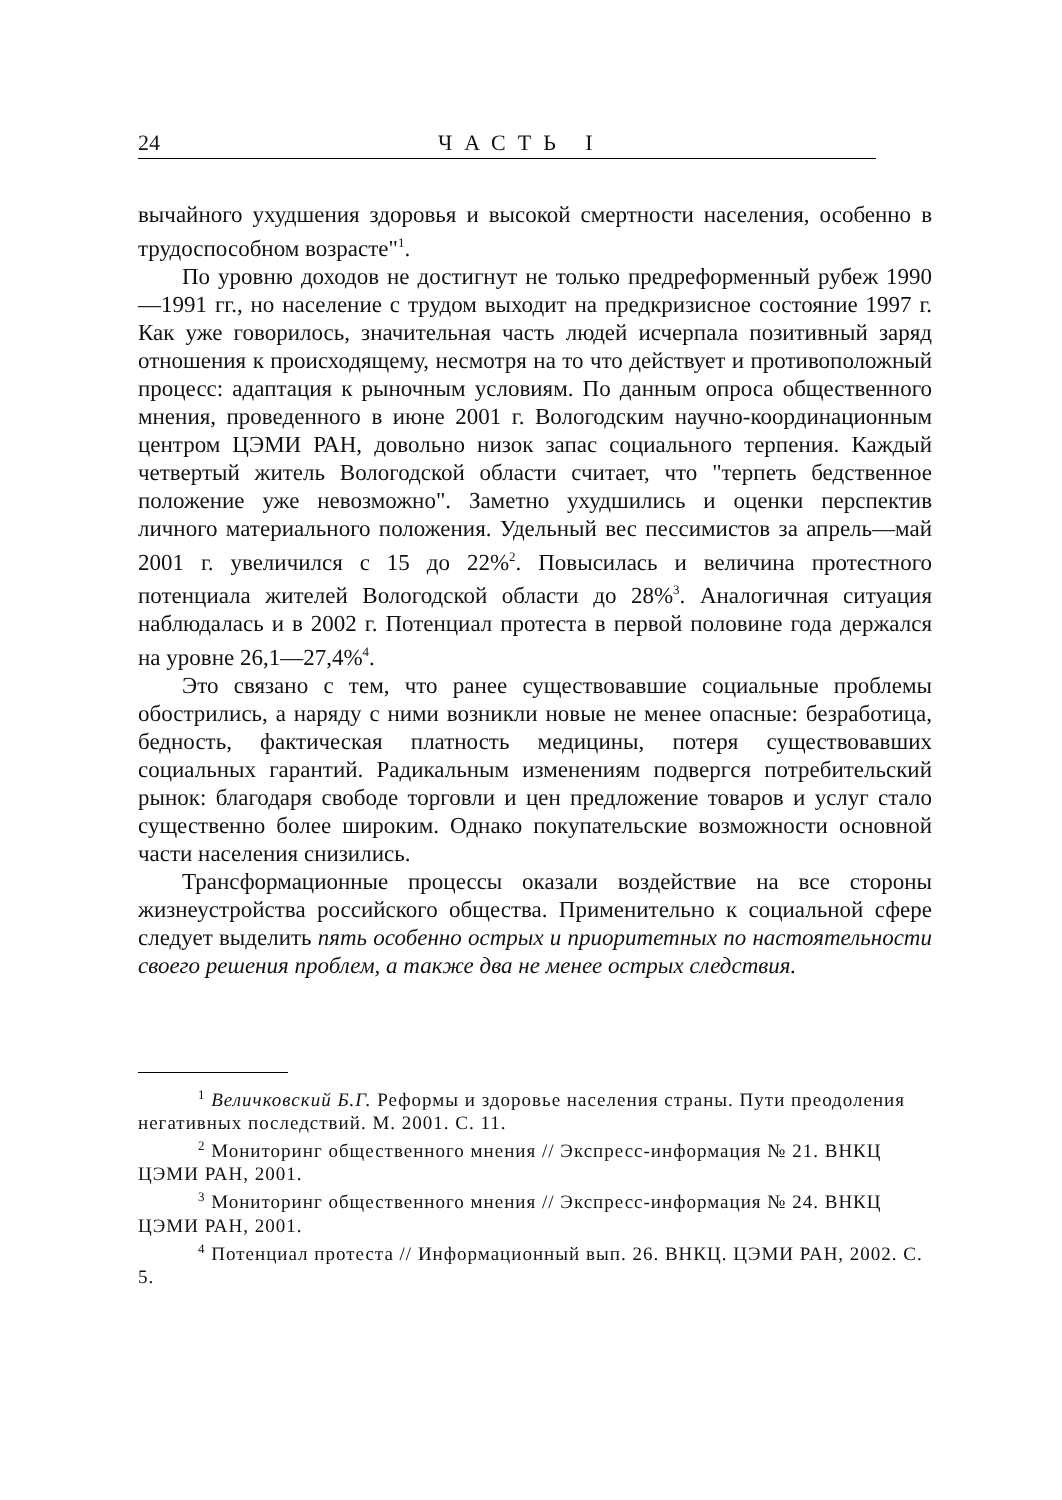24 ЧАСТЬ I
вычайного ухудшения здоровья и высокой смертности населения, особенно в трудоспособном возрасте"<sup>1</sup>.
По уровню доходов не достигнут не только предреформенный рубеж 1990—1991 гг., но население с трудом выходит на предкризисное состояние 1997 г. Как уже говорилось, значительная часть людей исчерпала позитивный заряд отношения к происходящему, несмотря на то что действует и противоположный процесс: адаптация к рыночным условиям. По данным опроса общественного мнения, проведенного в июне 2001 г. Вологодским научно-координационным центром ЦЭМИ РАН, довольно низок запас социального терпения. Каждый четвертый житель Вологодской области считает, что "терпеть бедственное положение уже невозможно". Заметно ухудшились и оценки перспектив личного материального положения. Удельный вес пессимистов за апрель—май 2001 г. увеличился с 15 до 22%<sup>2</sup>. Повысилась и величина протестного потенциала жителей Вологодской области до 28%<sup>3</sup>. Аналогичная ситуация наблюдалась и в 2002 г. Потенциал протеста в первой половине года держался на уровне 26,1—27,4%<sup>4</sup>.
Это связано с тем, что ранее существовавшие социальные проблемы обострились, а наряду с ними возникли новые не менее опасные: безработица, бедность, фактическая платность медицины, потеря существовавших социальных гарантий. Радикальным изменениям подвергся потребительский рынок: благодаря свободе торговли и цен предложение товаров и услуг стало существенно более широким. Однако покупательские возможности основной части населения снизились.
Трансформационные процессы оказали воздействие на все стороны жизнеустройства российского общества. Применительно к социальной сфере следует выделить пять особенно острых и приоритетных по настоятельности своего решения проблем, а также два не менее острых следствия.
<sup>1</sup> Величковский Б.Г. Реформы и здоровье населения страны. Пути преодоления негативных последствий. М. 2001. С. 11.
<sup>2</sup> Мониторинг общественного мнения // Экспресс-информация № 21. ВНКЦ ЦЭМИ РАН, 2001.
<sup>3</sup> Мониторинг общественного мнения // Экспресс-информация № 24. ВНКЦ ЦЭМИ РАН, 2001.
<sup>4</sup> Потенциал протеста // Информационный вып. 26. ВНКЦ. ЦЭМИ РАН, 2002. С. 5.